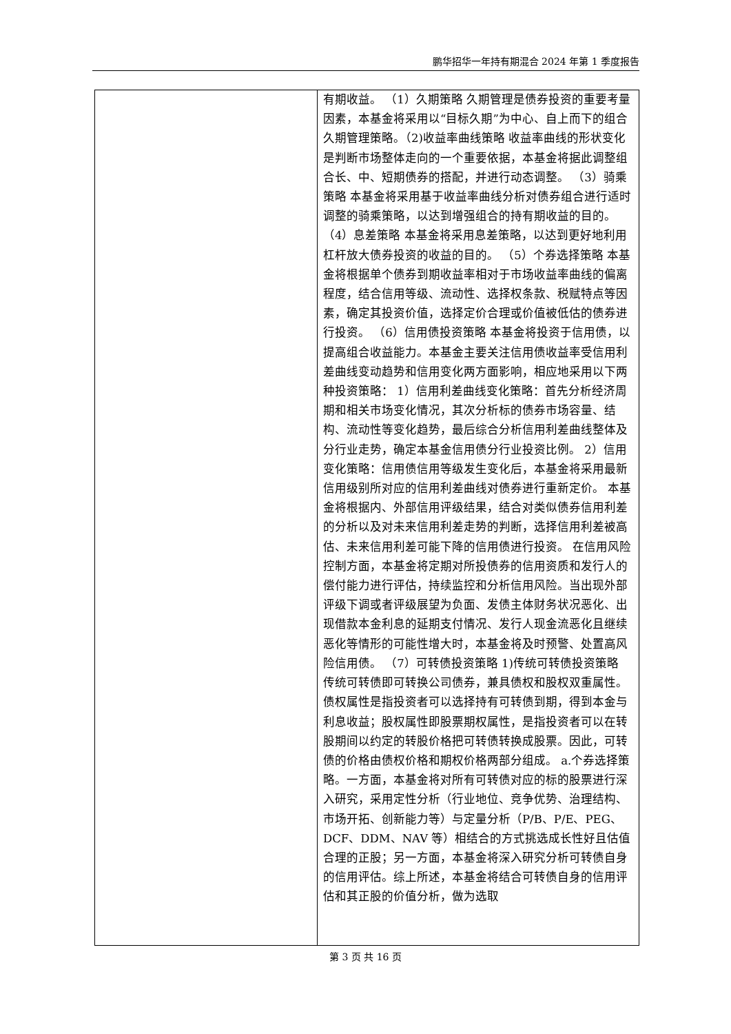鹏华招华一年持有期混合 2024 年第 1 季度报告
| | 有期收益。 （1）久期策略 久期管理是债券投资的重要考量因素，本基金将采用以“目标久期”为中心、自上而下的组合久期管理策略。（2)收益率曲线策略 收益率曲线的形状变化是判断市场整体走向的一个重要依据，本基金将据此调整组合长、中、短期债券的搭配，并进行动态调整。 （3）骑乘策略 本基金将采用基于收益率曲线分析对债券组合进行适时调整的骑乘策略，以达到增强组合的持有期收益的目的。 （4）息差策略 本基金将采用息差策略，以达到更好地利用杠杆放大债券投资的收益的目的。 （5）个券选择策略 本基金将根据单个债券到期收益率相对于市场收益率曲线的偏离程度，结合信用等级、流动性、选择权条款、税赋特点等因素，确定其投资价值，选择定价合理或价值被低估的债券进行投资。 （6）信用债投资策略 本基金将投资于信用债，以提高组合收益能力。本基金主要关注信用债收益率受信用利差曲线变动趋势和信用变化两方面影响，相应地采用以下两种投资策略： 1）信用利差曲线变化策略：首先分析经济周期和相关市场变化情况，其次分析标的债券市场容量、结构、流动性等变化趋势，最后综合分析信用利差曲线整体及分行业走势，确定本基金信用债分行业投资比例。 2）信用变化策略：信用债信用等级发生变化后，本基金将采用最新信用级别所对应的信用利差曲线对债券进行重新定价。 本基金将根据内、外部信用评级结果，结合对类似债券信用利差的分析以及对未来信用利差走势的判断，选择信用利差被高估、未来信用利差可能下降的信用债进行投资。 在信用风险控制方面，本基金将定期对所投债券的信用资质和发行人的偿付能力进行评估，持续监控和分析信用风险。当出现外部评级下调或者评级展望为负面、发债主体财务状况恶化、出现借款本金利息的延期支付情况、发行人现金流恶化且继续恶化等情形的可能性增大时，本基金将及时预警、处置高风险信用债。 （7）可转债投资策略 1)传统可转债投资策略 传统可转债即可转换公司债券，兼具债权和股权双重属性。债权属性是指投资者可以选择持有可转债到期，得到本金与利息收益；股权属性即股票期权属性，是指投资者可以在转股期间以约定的转股价格把可转债转换成股票。因此，可转债的价格由债权价格和期权价格两部分组成。 a.个券选择策略。一方面，本基金将对所有可转债对应的标的股票进行深入研究，采用定性分析（行业地位、竞争优势、治理结构、市场开拓、创新能力等）与定量分析（P/B、P/E、PEG、DCF、DDM、NAV 等）相结合的方式挑选成长性好且估值合理的正股；另一方面，本基金将深入研究分析可转债自身的信用评估。综上所述，本基金将结合可转债自身的信用评估和其正股的价值分析，做为选取 |
第 3 页 共 16 页